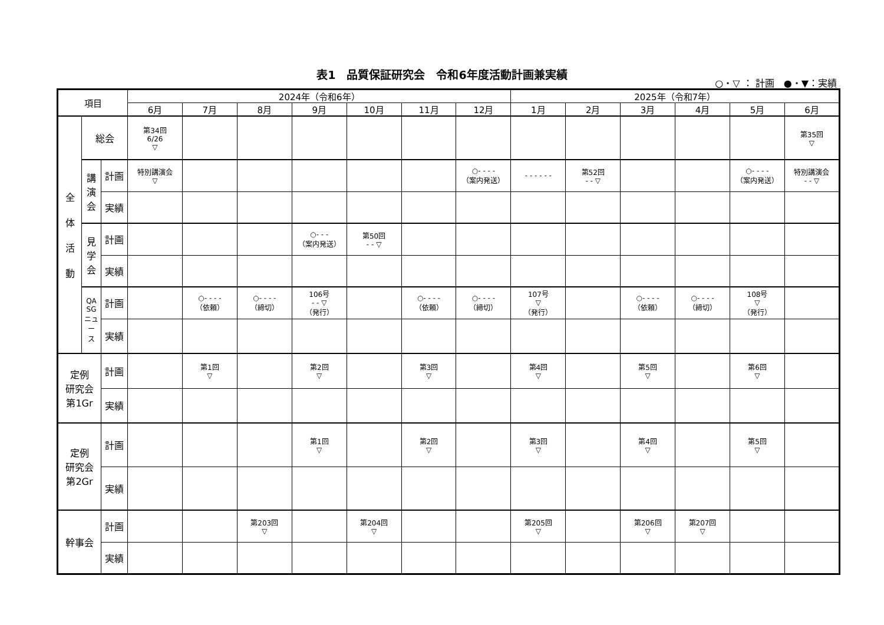表1　品質保証研究会　令和6年度活動計画兼実績
○・▽ ： 計画　●・▼：実績
| 項目 | | | 2024年（令和6年） | | | | | | | 2025年（令和7年） | | | | | |
| --- | --- | --- | --- | --- | --- | --- | --- | --- | --- | --- | --- | --- | --- | --- | --- |
| | | | 6月 | 7月 | 8月 | 9月 | 10月 | 11月 | 12月 | 1月 | 2月 | 3月 | 4月 | 5月 | 6月 |
| 全 体 活 動 | 総会 | | 第34回 6/26 ▽ | | | | | | | | | | | | 第35回 ▽ |
| | 講 演 会 | 計画 | 特別講演会 ▽ | | | | | | ○- - - - （案内発送） | - - - - - - | 第52回 - - ▽ | | | ○- - - - （案内発送） | 特別講演会 - - ▽ |
| | | 実績 | | | | | | | | | | | | | |
| | 見 学 会 | 計画 | | | | ○- - - （案内発送） | 第50回 - - ▽ | | | | | | | | |
| | | 実績 | | | | | | | | | | | | | |
| | QA SG ニュ ー ス | 計画 | | ○- - - - （依頼） | ○- - - - （締切） | 106号 - - ▽ （発行） | | ○- - - - （依頼） | ○- - - - （締切） | 107号 ▽ （発行） | | ○- - - - （依頼） | ○- - - - （締切） | 108号 ▽ （発行） | |
| | | 実績 | | | | | | | | | | | | | |
| 定例 研究会 第1Gr | | 計画 | | 第1回 ▽ | | 第2回 ▽ | | 第3回 ▽ | | 第4回 ▽ | | 第5回 ▽ | | 第6回 ▽ | |
| | | 実績 | | | | | | | | | | | | | |
| 定例 研究会 第2Gr | | 計画 | | | | 第1回 ▽ | | 第2回 ▽ | | 第3回 ▽ | | 第4回 ▽ | | 第5回 ▽ | |
| | | 実績 | | | | | | | | | | | | | |
| 幹事会 | | 計画 | | | 第203回 ▽ | | 第204回 ▽ | | | 第205回 ▽ | | 第206回 ▽ | 第207回 ▽ | | |
| | | 実績 | | | | | | | | | | | | | |